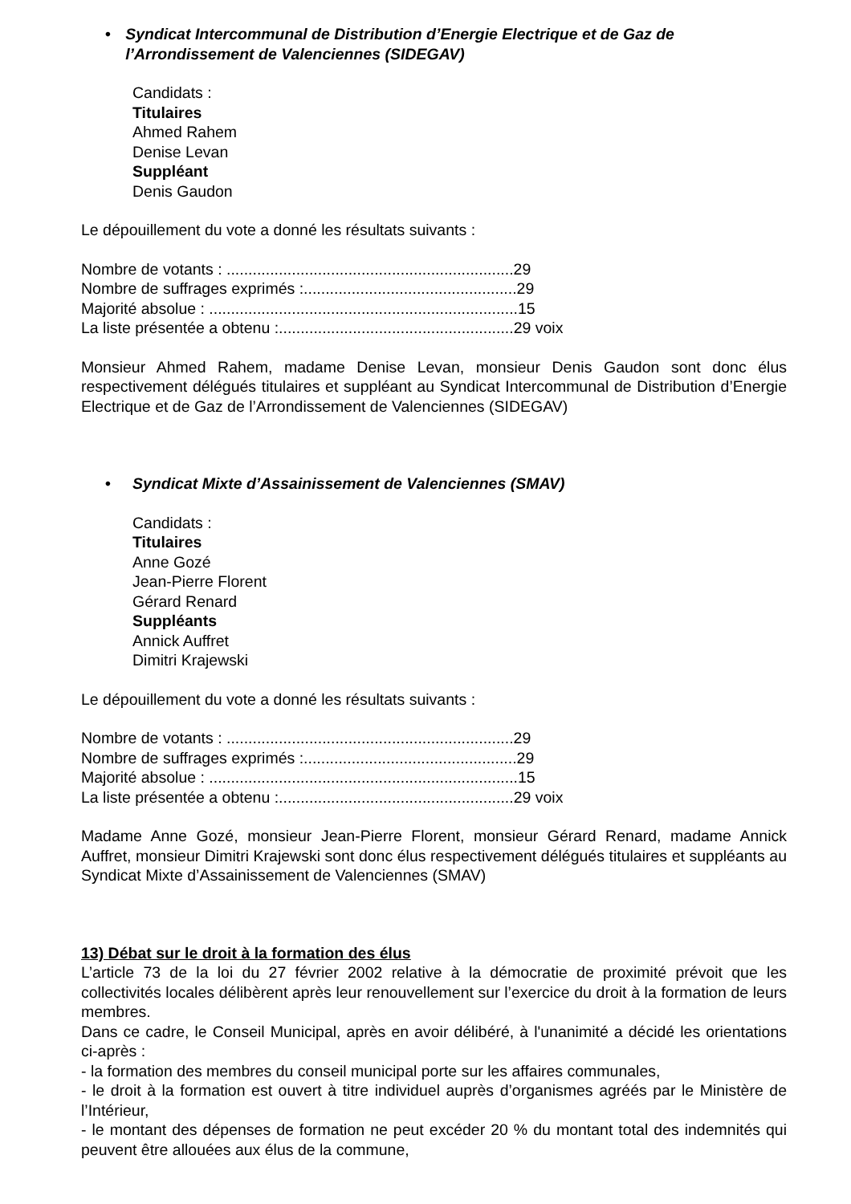• Syndicat Intercommunal de Distribution d’Energie Electrique et de Gaz de l’Arrondissement de Valenciennes (SIDEGAV)
Candidats :
Titulaires
Ahmed Rahem
Denise Levan
Suppléant
Denis Gaudon
Le dépouillement du vote a donné les résultats suivants :
Nombre de votants : ..................................................................29
Nombre de suffrages exprimés :.................................................29
Majorité absolue : .......................................................................15
La liste présentée a obtenu :......................................................29 voix
Monsieur Ahmed Rahem, madame Denise Levan, monsieur Denis Gaudon sont donc élus respectivement délégués titulaires et suppléant au Syndicat Intercommunal de Distribution d’Energie Electrique et de Gaz de l’Arrondissement de Valenciennes (SIDEGAV)
• Syndicat Mixte d’Assainissement de Valenciennes (SMAV)
Candidats :
Titulaires
Anne Gozé
Jean-Pierre Florent
Gérard Renard
Suppléants
Annick Auffret
Dimitri Krajewski
Le dépouillement du vote a donné les résultats suivants :
Nombre de votants : ..................................................................29
Nombre de suffrages exprimés :.................................................29
Majorité absolue : .......................................................................15
La liste présentée a obtenu :......................................................29 voix
Madame Anne Gozé, monsieur Jean-Pierre Florent, monsieur Gérard Renard, madame Annick Auffret, monsieur Dimitri Krajewski sont donc élus respectivement délégués titulaires et suppléants au Syndicat Mixte d’Assainissement de Valenciennes (SMAV)
13) Débat sur le droit à la formation des élus
L’article 73 de la loi du 27 février 2002 relative à la démocratie de proximité prévoit que les collectivités locales délibèrent après leur renouvellement sur l’exercice du droit à la formation de leurs membres.
Dans ce cadre, le Conseil Municipal, après en avoir délibéré, à l'unanimité a décidé les orientations ci-après :
- la formation des membres du conseil municipal porte sur les affaires communales,
- le droit à la formation est ouvert à titre individuel auprès d’organismes agréés par le Ministère de l’Intérieur,
- le montant des dépenses de formation ne peut excéder 20 % du montant total des indemnités qui peuvent être allouées aux élus de la commune,